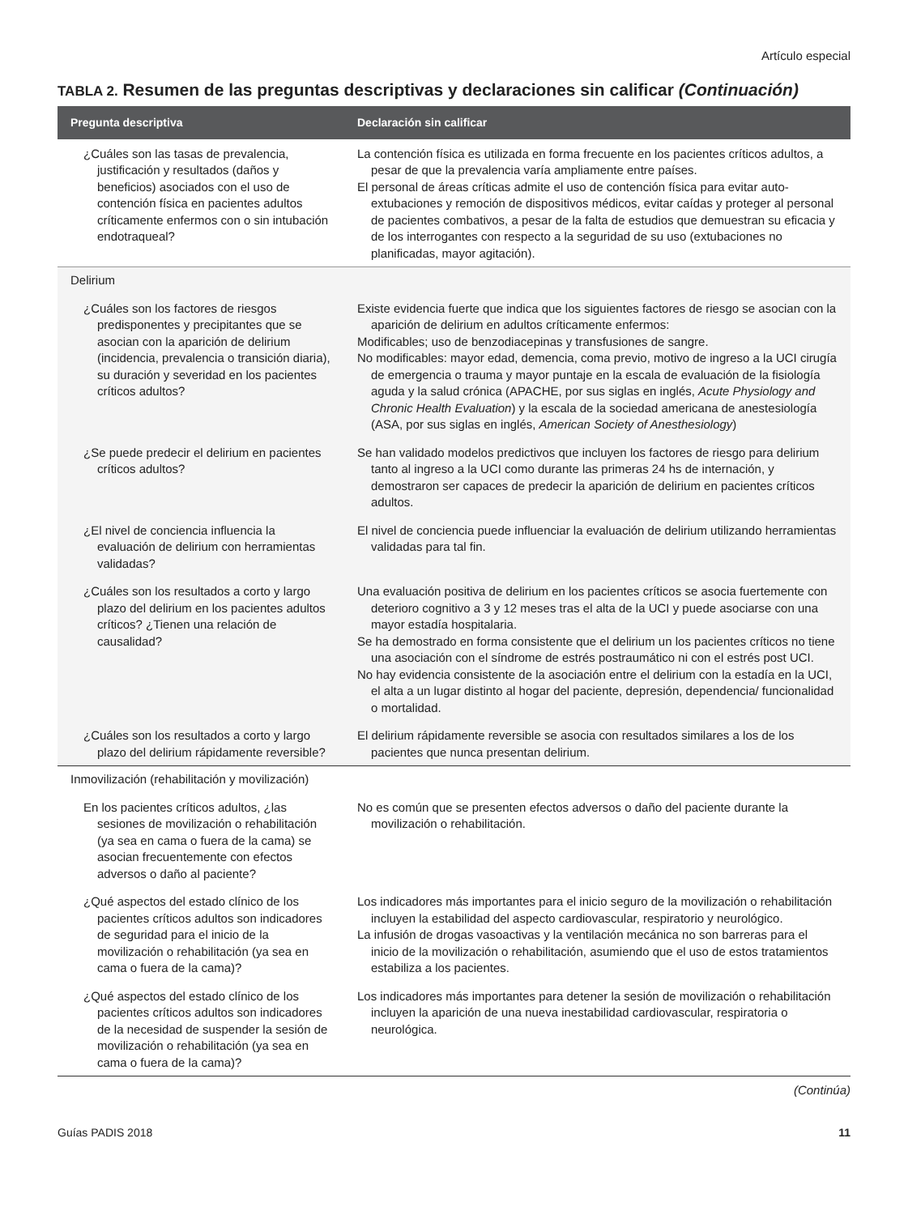Artículo especial
TABLA 2. Resumen de las preguntas descriptivas y declaraciones sin calificar (Continuación)
| Pregunta descriptiva | Declaración sin calificar |
| --- | --- |
| ¿Cuáles son las tasas de prevalencia, justificación y resultados (daños y beneficios) asociados con el uso de contención física en pacientes adultos críticamente enfermos con o sin intubación endotraqueal? | La contención física es utilizada en forma frecuente en los pacientes críticos adultos, a pesar de que la prevalencia varía ampliamente entre países. El personal de áreas críticas admite el uso de contención física para evitar auto-extubaciones y remoción de dispositivos médicos, evitar caídas y proteger al personal de pacientes combativos, a pesar de la falta de estudios que demuestran su eficacia y de los interrogantes con respecto a la seguridad de su uso (extubaciones no planificadas, mayor agitación). |
| Delirium | |
| ¿Cuáles son los factores de riesgos predisponentes y precipitantes que se asocian con la aparición de delirium (incidencia, prevalencia o transición diaria), su duración y severidad en los pacientes críticos adultos? | Existe evidencia fuerte que indica que los siguientes factores de riesgo se asocian con la aparición de delirium en adultos críticamente enfermos: Modificables; uso de benzodiacepinas y transfusiones de sangre. No modificables: mayor edad, demencia, coma previo, motivo de ingreso a la UCI cirugía de emergencia o trauma y mayor puntaje en la escala de evaluación de la fisiología aguda y la salud crónica (APACHE, por sus siglas en inglés, Acute Physiology and Chronic Health Evaluation ) y la escala de la sociedad americana de anestesiología (ASA, por sus siglas en inglés, American Society of Anesthesiology ) |
| ¿Se puede predecir el delirium en pacientes críticos adultos? | Se han validado modelos predictivos que incluyen los factores de riesgo para delirium tanto al ingreso a la UCI como durante las primeras 24 hs de internación, y demostraron ser capaces de predecir la aparición de delirium en pacientes críticos adultos. |
| ¿El nivel de conciencia influencia la evaluación de delirium con herramientas validadas? | El nivel de conciencia puede influenciar la evaluación de delirium utilizando herramientas validadas para tal fin. |
| ¿Cuáles son los resultados a corto y largo plazo del delirium en los pacientes adultos críticos? ¿Tienen una relación de causalidad? | Una evaluación positiva de delirium en los pacientes críticos se asocia fuertemente con deterioro cognitivo a 3 y 12 meses tras el alta de la UCI y puede asociarse con una mayor estadía hospitalaria. Se ha demostrado en forma consistente que el delirium un los pacientes críticos no tiene una asociación con el síndrome de estrés postraumático ni con el estrés post UCI. No hay evidencia consistente de la asociación entre el delirium con la estadía en la UCI, el alta a un lugar distinto al hogar del paciente, depresión, dependencia/ funcionalidad o mortalidad. |
| ¿Cuáles son los resultados a corto y largo plazo del delirium rápidamente reversible? | El delirium rápidamente reversible se asocia con resultados similares a los de los pacientes que nunca presentan delirium. |
| Inmovilización (rehabilitación y movilización) | |
| En los pacientes críticos adultos, ¿las sesiones de movilización o rehabilitación (ya sea en cama o fuera de la cama) se asocian frecuentemente con efectos adversos o daño al paciente? | No es común que se presenten efectos adversos o daño del paciente durante la movilización o rehabilitación. |
| ¿Qué aspectos del estado clínico de los pacientes críticos adultos son indicadores de seguridad para el inicio de la movilización o rehabilitación (ya sea en cama o fuera de la cama)? | Los indicadores más importantes para el inicio seguro de la movilización o rehabilitación incluyen la estabilidad del aspecto cardiovascular, respiratorio y neurológico. La infusión de drogas vasoactivas y la ventilación mecánica no son barreras para el inicio de la movilización o rehabilitación, asumiendo que el uso de estos tratamientos estabiliza a los pacientes. |
| ¿Qué aspectos del estado clínico de los pacientes críticos adultos son indicadores de la necesidad de suspender la sesión de movilización o rehabilitación (ya sea en cama o fuera de la cama)? | Los indicadores más importantes para detener la sesión de movilización o rehabilitación incluyen la aparición de una nueva inestabilidad cardiovascular, respiratoria o neurológica. |
(Continúa)
Guías PADIS 2018 11